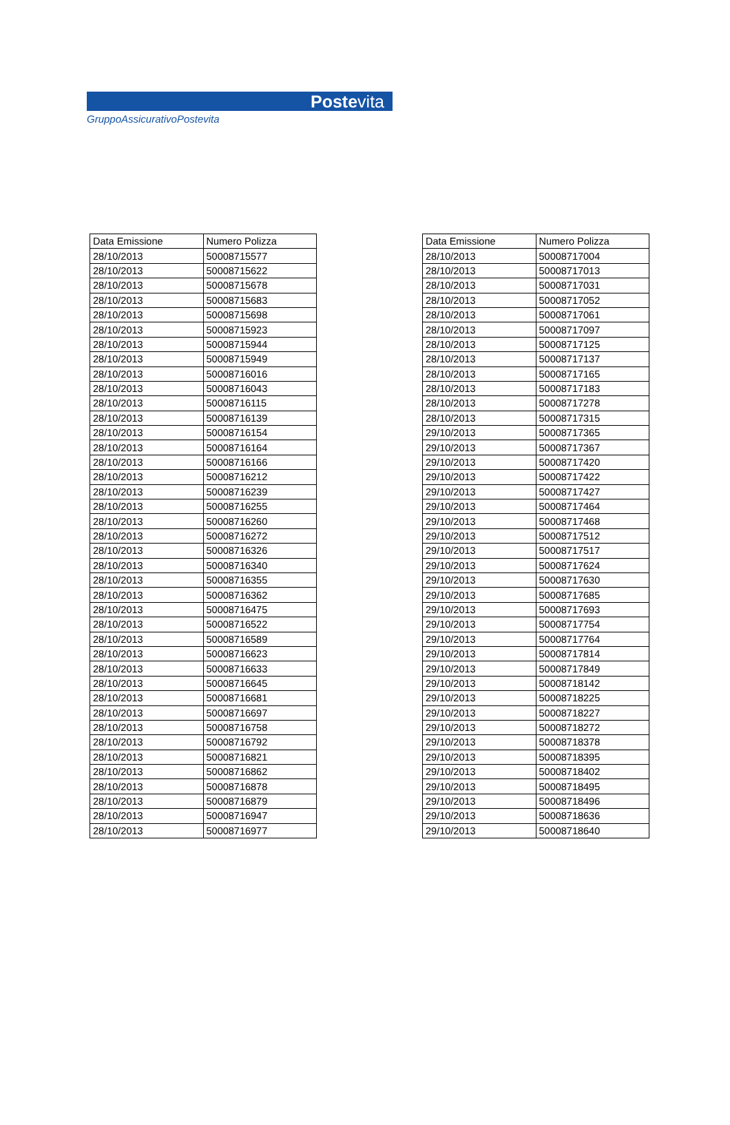Postevita
GruppoAssicurativoPostevita
| Data Emissione | Numero Polizza |
| --- | --- |
| 28/10/2013 | 50008715577 |
| 28/10/2013 | 50008715622 |
| 28/10/2013 | 50008715678 |
| 28/10/2013 | 50008715683 |
| 28/10/2013 | 50008715698 |
| 28/10/2013 | 50008715923 |
| 28/10/2013 | 50008715944 |
| 28/10/2013 | 50008715949 |
| 28/10/2013 | 50008716016 |
| 28/10/2013 | 50008716043 |
| 28/10/2013 | 50008716115 |
| 28/10/2013 | 50008716139 |
| 28/10/2013 | 50008716154 |
| 28/10/2013 | 50008716164 |
| 28/10/2013 | 50008716166 |
| 28/10/2013 | 50008716212 |
| 28/10/2013 | 50008716239 |
| 28/10/2013 | 50008716255 |
| 28/10/2013 | 50008716260 |
| 28/10/2013 | 50008716272 |
| 28/10/2013 | 50008716326 |
| 28/10/2013 | 50008716340 |
| 28/10/2013 | 50008716355 |
| 28/10/2013 | 50008716362 |
| 28/10/2013 | 50008716475 |
| 28/10/2013 | 50008716522 |
| 28/10/2013 | 50008716589 |
| 28/10/2013 | 50008716623 |
| 28/10/2013 | 50008716633 |
| 28/10/2013 | 50008716645 |
| 28/10/2013 | 50008716681 |
| 28/10/2013 | 50008716697 |
| 28/10/2013 | 50008716758 |
| 28/10/2013 | 50008716792 |
| 28/10/2013 | 50008716821 |
| 28/10/2013 | 50008716862 |
| 28/10/2013 | 50008716878 |
| 28/10/2013 | 50008716879 |
| 28/10/2013 | 50008716947 |
| 28/10/2013 | 50008716977 |
| Data Emissione | Numero Polizza |
| --- | --- |
| 28/10/2013 | 50008717004 |
| 28/10/2013 | 50008717013 |
| 28/10/2013 | 50008717031 |
| 28/10/2013 | 50008717052 |
| 28/10/2013 | 50008717061 |
| 28/10/2013 | 50008717097 |
| 28/10/2013 | 50008717125 |
| 28/10/2013 | 50008717137 |
| 28/10/2013 | 50008717165 |
| 28/10/2013 | 50008717183 |
| 28/10/2013 | 50008717278 |
| 28/10/2013 | 50008717315 |
| 29/10/2013 | 50008717365 |
| 29/10/2013 | 50008717367 |
| 29/10/2013 | 50008717420 |
| 29/10/2013 | 50008717422 |
| 29/10/2013 | 50008717427 |
| 29/10/2013 | 50008717464 |
| 29/10/2013 | 50008717468 |
| 29/10/2013 | 50008717512 |
| 29/10/2013 | 50008717517 |
| 29/10/2013 | 50008717624 |
| 29/10/2013 | 50008717630 |
| 29/10/2013 | 50008717685 |
| 29/10/2013 | 50008717693 |
| 29/10/2013 | 50008717754 |
| 29/10/2013 | 50008717764 |
| 29/10/2013 | 50008717814 |
| 29/10/2013 | 50008717849 |
| 29/10/2013 | 50008718142 |
| 29/10/2013 | 50008718225 |
| 29/10/2013 | 50008718227 |
| 29/10/2013 | 50008718272 |
| 29/10/2013 | 50008718378 |
| 29/10/2013 | 50008718395 |
| 29/10/2013 | 50008718402 |
| 29/10/2013 | 50008718495 |
| 29/10/2013 | 50008718496 |
| 29/10/2013 | 50008718636 |
| 29/10/2013 | 50008718640 |